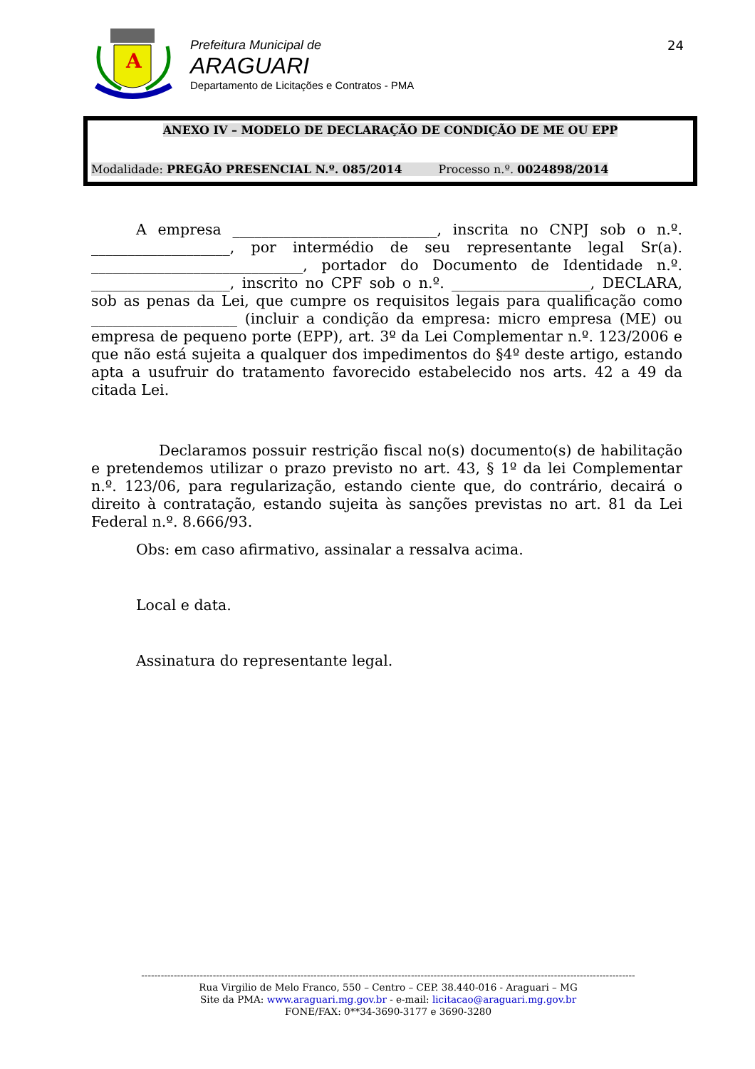A
Prefeitura Municipal de
ARAGUARI
Departamento de Licitações e Contratos - PMA
24
ANEXO IV – MODELO DE DECLARAÇÃO DE CONDIÇÃO DE ME OU EPP
Modalidade: PREGÃO PRESENCIAL N.º. 085/2014 Processo n.º. 0024898/2014
A empresa ____________________________, inscrita no CNPJ sob o n.º. ___________________, por intermédio de seu representante legal Sr(a). _____________________________, portador do Documento de Identidade n.º. ___________________, inscrito no CPF sob o n.º. ___________________, DECLARA, sob as penas da Lei, que cumpre os requisitos legais para qualificação como ____________________ (incluir a condição da empresa: micro empresa (ME) ou empresa de pequeno porte (EPP), art. 3º da Lei Complementar n.º. 123/2006 e que não está sujeita a qualquer dos impedimentos do §4º deste artigo, estando apta a usufruir do tratamento favorecido estabelecido nos arts. 42 a 49 da citada Lei.
Declaramos possuir restrição fiscal no(s) documento(s) de habilitação e pretendemos utilizar o prazo previsto no art. 43, § 1º da lei Complementar n.º. 123/06, para regularização, estando ciente que, do contrário, decairá o direito à contratação, estando sujeita às sanções previstas no art. 81 da Lei Federal n.º. 8.666/93.
Obs: em caso afirmativo, assinalar a ressalva acima.
Local e data.
Assinatura do representante legal.
--------------------------------------------------------------------------------------------------------------------------------------------------------
Rua Virgilio de Melo Franco, 550 – Centro – CEP. 38.440-016 - Araguari – MG
Site da PMA: www.araguari.mg.gov.br - e-mail: licitacao@araguari.mg.gov.br
FONE/FAX: 0**34-3690-3177 e 3690-3280